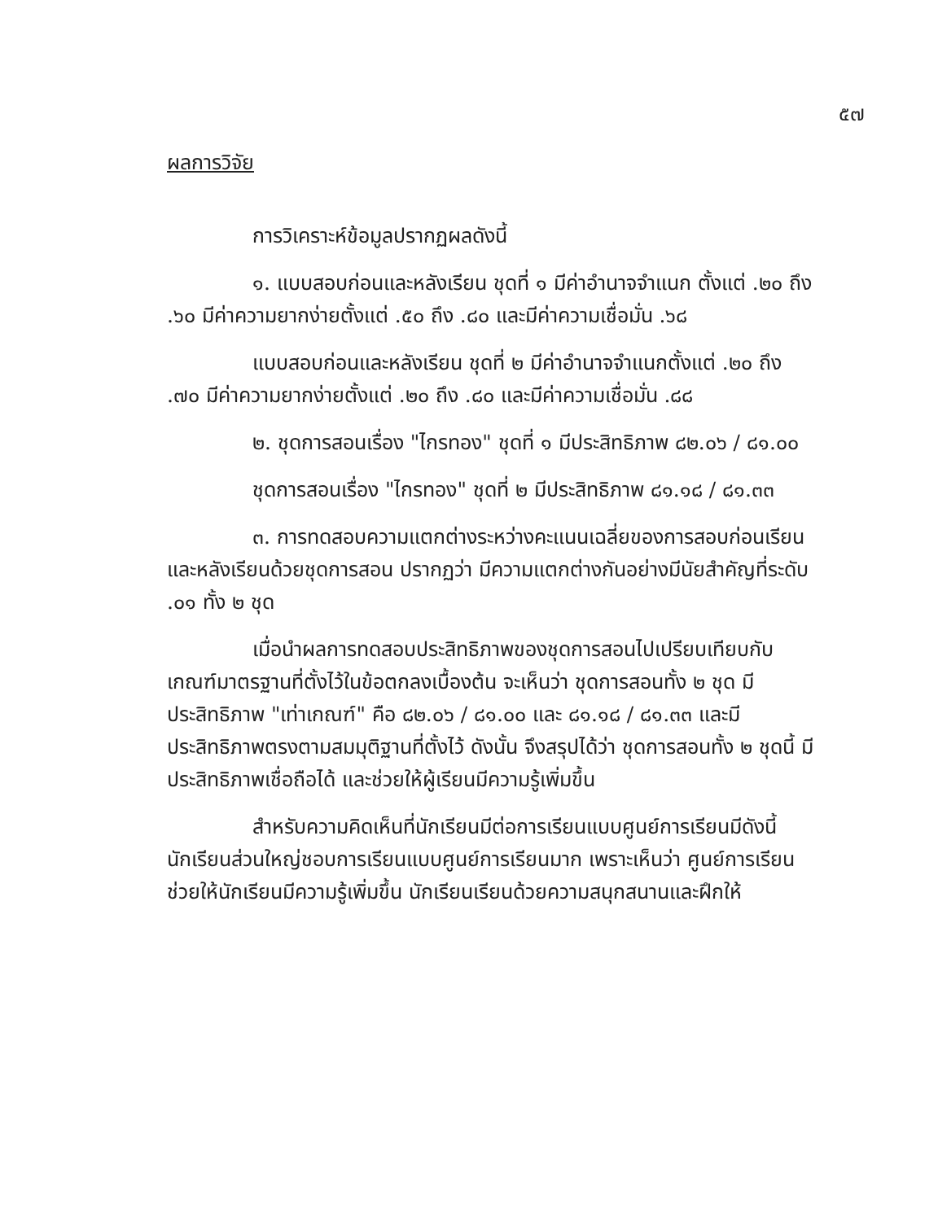๕๗
ผลการวิจัย
การวิเคราะห์ข้อมูลปรากฏผลดังนี้
๑. แบบสอบก่อนและหลังเรียน ชุดที่ ๑ มีค่าอำนาจจำแนก ตั้งแต่ .๒๐ ถึง .๖๐ มีค่าความยากง่ายตั้งแต่ .๕๐ ถึง .๘๐ และมีค่าความเชื่อมั่น .๖๘
แบบสอบก่อนและหลังเรียน ชุดที่ ๒ มีค่าอำนาจจำแนกตั้งแต่ .๒๐ ถึง .๗๐ มีค่าความยากง่ายตั้งแต่ .๒๐ ถึง .๘๐ และมีค่าความเชื่อมั่น .๘๘
๒. ชุดการสอนเรื่อง "ไกรทอง" ชุดที่ ๑ มีประสิทธิภาพ ๘๒.๐๖ / ๘๑.๐๐
ชุดการสอนเรื่อง "ไกรทอง" ชุดที่ ๒ มีประสิทธิภาพ ๘๑.๑๘ / ๘๑.๓๓
๓. การทดสอบความแตกต่างระหว่างคะแนนเฉลี่ยของการสอบก่อนเรียนและหลังเรียนด้วยชุดการสอน ปรากฏว่า มีความแตกต่างกันอย่างมีนัยสำคัญที่ระดับ .๐๑ ทั้ง ๒ ชุด
เมื่อนำผลการทดสอบประสิทธิภาพของชุดการสอนไปเปรียบเทียบกับเกณฑ์มาตรฐานที่ตั้งไว้ในข้อตกลงเบื้องต้น จะเห็นว่า ชุดการสอนทั้ง ๒ ชุด มีประสิทธิภาพ "เท่าเกณฑ์" คือ ๘๒.๐๖ / ๘๑.๐๐ และ ๘๑.๑๘ / ๘๑.๓๓ และมีประสิทธิภาพตรงตามสมมุติฐานที่ตั้งไว้ ดังนั้น จึงสรุปได้ว่า ชุดการสอนทั้ง ๒ ชุดนี้ มีประสิทธิภาพเชื่อถือได้ และช่วยให้ผู้เรียนมีความรู้เพิ่มขึ้น
สำหรับความคิดเห็นที่นักเรียนมีต่อการเรียนแบบศูนย์การเรียนมีดังนี้ นักเรียนส่วนใหญ่ชอบการเรียนแบบศูนย์การเรียนมาก เพราะเห็นว่า ศูนย์การเรียนช่วยให้นักเรียนมีความรู้เพิ่มขึ้น นักเรียนเรียนด้วยความสนุกสนานและฝึกให้